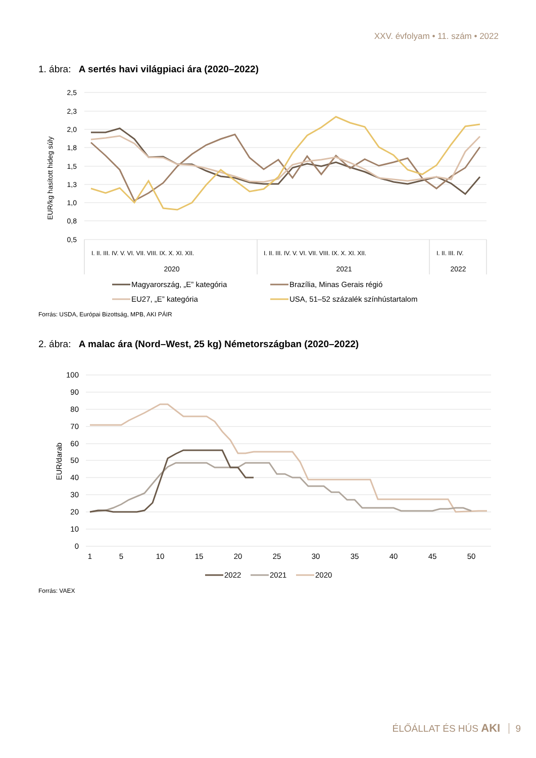XXV. évfolyam • 11. szám • 2022
1. ábra: A sertés havi világpiaci ára (2020–2022)
2,5
2,3
2,0
1,8
1,5
1,3
1,0
0,8
0,5
EUR/kg hasított hideg súly
2020
2021
2022
I. II. III. IV. V. VI. VII. VIII. IX. X. XI. XII.
I. II. III. IV. V. VI. VII. VIII. IX. X. XI. XII.
I. II. III. IV.
Magyarország, „E” kategória
Brazília, Minas Gerais régió
EU27, „E” kategória
USA, 51–52 százalék színhústartalom
Forrás: USDA, Európai Bizottság, MPB, AKI PÁIR
2. ábra: A malac ára (Nord–West, 25 kg) Németországban (2020–2022)
100
90
80
70
60
50
40
30
20
10
0
EUR/darab
1
5
10
15
20
25
30
35
40
45
50
2022
2021
2020
Forrás: VAEX
ÉLŐÁLLAT ÉS HÚS AKI 9